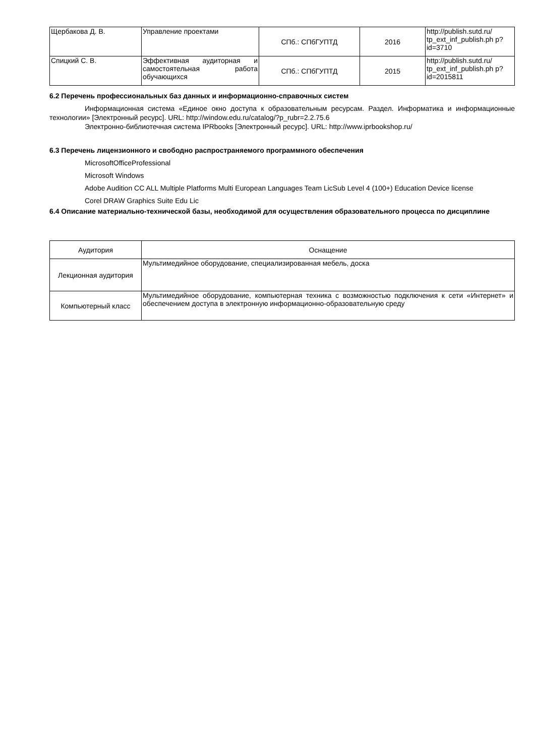| Щербакова Д. В. | Управление проектами | СПб.: СПбГУПТД | 2016 | http://publish.sutd.ru/ tp_ext_inf_publish.ph p?id=3710 |
| Спицкий С. В. | Эффективная аудиторная и самостоятельная работа обучающихся | СПб.: СПбГУПТД | 2015 | http://publish.sutd.ru/ tp_ext_inf_publish.ph p?id=2015811 |
6.2 Перечень профессиональных баз данных и информационно-справочных систем
Информационная система «Единое окно доступа к образовательным ресурсам. Раздел. Информатика и информационные технологии» [Электронный ресурс]. URL: http://window.edu.ru/catalog/?p_rubr=2.2.75.6
Электронно-библиотечная система IPRbooks [Электронный ресурс]. URL: http://www.iprbookshop.ru/
6.3 Перечень лицензионного и свободно распространяемого программного обеспечения
MicrosoftOfficeProfessional
Microsoft Windows
Adobe Audition CC ALL Multiple Platforms Multi European Languages Team LicSub Level 4 (100+) Education Device license
Corel DRAW Graphics Suite Edu Lic
6.4 Описание материально-технической базы, необходимой для осуществления образовательного процесса по дисциплине
| Аудитория | Оснащение |
| Лекционная аудитория | Мультимедийное оборудование, специализированная мебель, доска |
| Компьютерный класс | Мультимедийное оборудование, компьютерная техника с возможностью подключения к сети «Интернет» и обеспечением доступа в электронную информационно-образовательную среду |